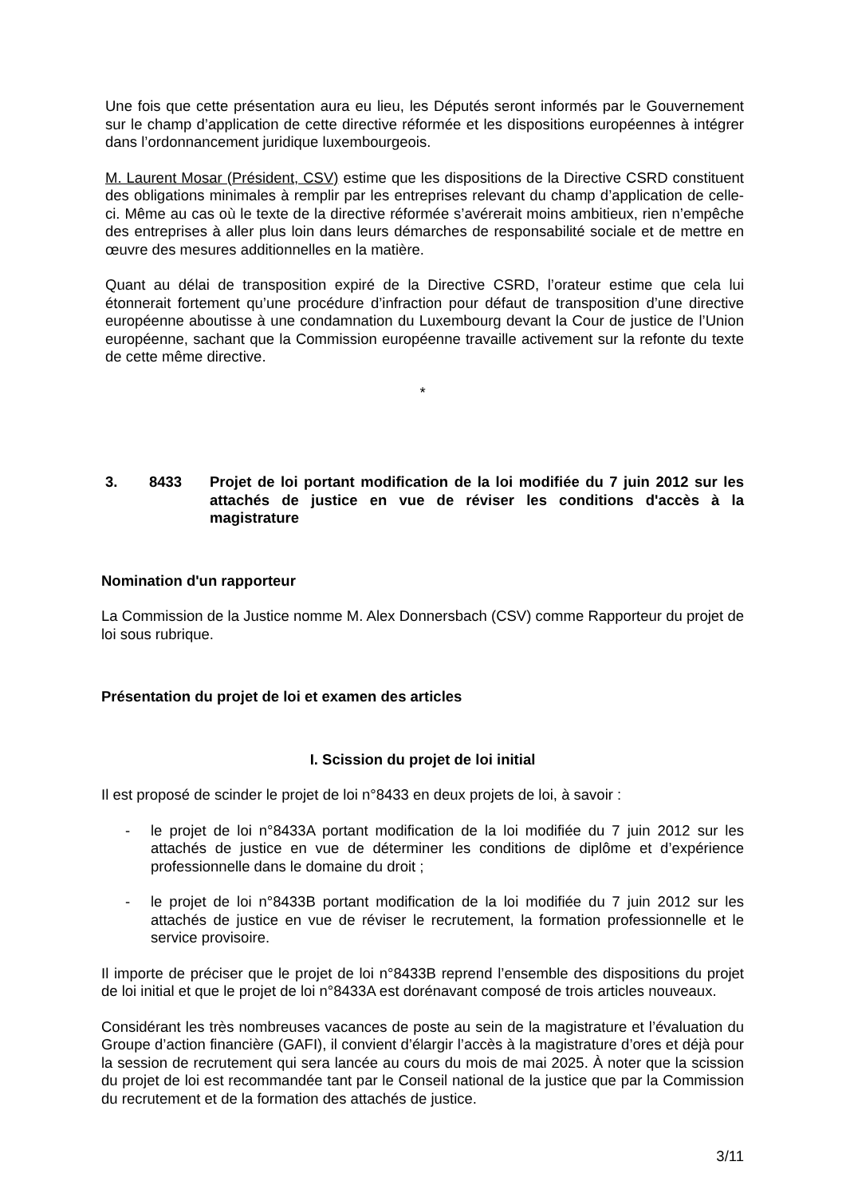Une fois que cette présentation aura eu lieu, les Députés seront informés par le Gouvernement sur le champ d’application de cette directive réformée et les dispositions européennes à intégrer dans l’ordonnancement juridique luxembourgeois.
M. Laurent Mosar (Président, CSV) estime que les dispositions de la Directive CSRD constituent des obligations minimales à remplir par les entreprises relevant du champ d’application de celle-ci. Même au cas où le texte de la directive réformée s’avérerait moins ambitieux, rien n’empêche des entreprises à aller plus loin dans leurs démarches de responsabilité sociale et de mettre en œuvre des mesures additionnelles en la matière.
Quant au délai de transposition expiré de la Directive CSRD, l’orateur estime que cela lui étonnerait fortement qu’une procédure d’infraction pour défaut de transposition d’une directive européenne aboutisse à une condamnation du Luxembourg devant la Cour de justice de l’Union européenne, sachant que la Commission européenne travaille activement sur la refonte du texte de cette même directive.
*
3. 8433 Projet de loi portant modification de la loi modifiée du 7 juin 2012 sur les attachés de justice en vue de réviser les conditions d'accès à la magistrature
Nomination d'un rapporteur
La Commission de la Justice nomme M. Alex Donnersbach (CSV) comme Rapporteur du projet de loi sous rubrique.
Présentation du projet de loi et examen des articles
I. Scission du projet de loi initial
Il est proposé de scinder le projet de loi n°8433 en deux projets de loi, à savoir :
- le projet de loi n°8433A portant modification de la loi modifiée du 7 juin 2012 sur les attachés de justice en vue de déterminer les conditions de diplôme et d’expérience professionnelle dans le domaine du droit ;
- le projet de loi n°8433B portant modification de la loi modifiée du 7 juin 2012 sur les attachés de justice en vue de réviser le recrutement, la formation professionnelle et le service provisoire.
Il importe de préciser que le projet de loi n°8433B reprend l’ensemble des dispositions du projet de loi initial et que le projet de loi n°8433A est dorénavant composé de trois articles nouveaux.
Considérant les très nombreuses vacances de poste au sein de la magistrature et l’évaluation du Groupe d’action financière (GAFI), il convient d’élargir l’accès à la magistrature d’ores et déjà pour la session de recrutement qui sera lancée au cours du mois de mai 2025. À noter que la scission du projet de loi est recommandée tant par le Conseil national de la justice que par la Commission du recrutement et de la formation des attachés de justice.
3/11